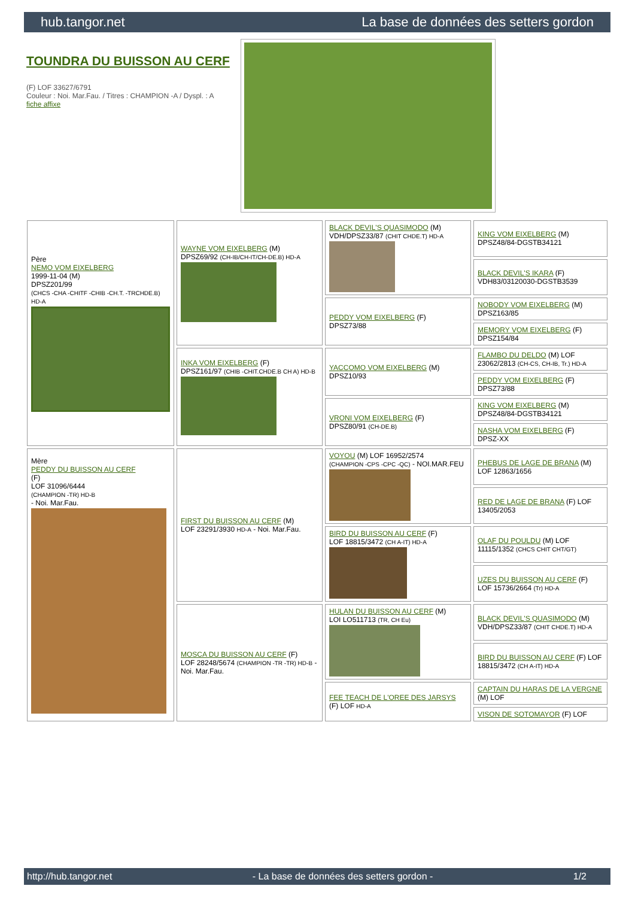hub.tangor.net La base de données des setters gordon
TOUNDRA DU BUISSON AU CERF
(F) LOF 33627/6791
Couleur : Noi. Mar.Fau. / Titres : CHAMPION -A / Dyspl. : A
fiche affixe
| Père NEMO VOM EIXELBERG 1999-11-04 (M) DPSZ201/99 (CHCS -CHA -CHITF -CHIB -CH.T. -TRCHDE.B) HD-A | WAYNE VOM EIXELBERG (M) DPSZ69/92 (CH-IB/CH-IT/CH-DE.B) HD-A | BLACK DEVIL'S QUASIMODO (M) VDH/DPSZ33/87 (CHIT CHDE.T) HD-A | KING VOM EIXELBERG (M) DPSZ48/84-DGSTB34121 |
| | | | BLACK DEVIL'S IKARA (F) VDH83/03120030-DGSTB3539 |
| | | PEDDY VOM EIXELBERG (F) DPSZ73/88 | NOBODY VOM EIXELBERG (M) DPSZ163/85 |
| | | | MEMORY VOM EIXELBERG (F) DPSZ154/84 |
| | INKA VOM EIXELBERG (F) DPSZ161/97 (CHIB -CHIT.CHDE.B CH A) HD-B | YACCOMO VOM EIXELBERG (M) DPSZ10/93 | FLAMBO DU DELDO (M) LOF 23062/2813 (CH-CS, CH-IB, Tr.) HD-A |
| | | | PEDDY VOM EIXELBERG (F) DPSZ73/88 |
| | | VRONI VOM EIXELBERG (F) DPSZ80/91 (CH-DE.B) | KING VOM EIXELBERG (M) DPSZ48/84-DGSTB34121 |
| | | | NASHA VOM EIXELBERG (F) DPSZ-XX |
| Mère PEDDY DU BUISSON AU CERF (F) LOF 31096/6444 (CHAMPION -TR) HD-B - Noi. Mar.Fau. | FIRST DU BUISSON AU CERF (M) LOF 23291/3930 HD-A - Noi. Mar.Fau. | VOYOU (M) LOF 16952/2574 (CHAMPION -CPS -CPC -QC) - NOI.MAR.FEU | PHEBUS DE LAGE DE BRANA (M) LOF 12863/1656 |
| | | | RED DE LAGE DE BRANA (F) LOF 13405/2053 |
| | | BIRD DU BUISSON AU CERF (F) LOF 18815/3472 (CH A-IT) HD-A | OLAF DU POULDU (M) LOF 11115/1352 (CHCS CHIT CHT/GT) |
| | | | UZES DU BUISSON AU CERF (F) LOF 15736/2664 (Tr) HD-A |
| | MOSCA DU BUISSON AU CERF (F) LOF 28248/5674 (CHAMPION -TR -TR) HD-B - Noi. Mar.Fau. | HULAN DU BUISSON AU CERF (M) LOI LO511713 (TR, CH Eu) | BLACK DEVIL'S QUASIMODO (M) VDH/DPSZ33/87 (CHIT CHDE.T) HD-A |
| | | | BIRD DU BUISSON AU CERF (F) LOF 18815/3472 (CH A-IT) HD-A |
| | | FEE TEACH DE L'OREE DES JARSYS (F) LOF HD-A | CAPTAIN DU HARAS DE LA VERGNE (M) LOF |
| | | | VISON DE SOTOMAYOR (F) LOF |
http://hub.tangor.net - La base de données des setters gordon - 1/2